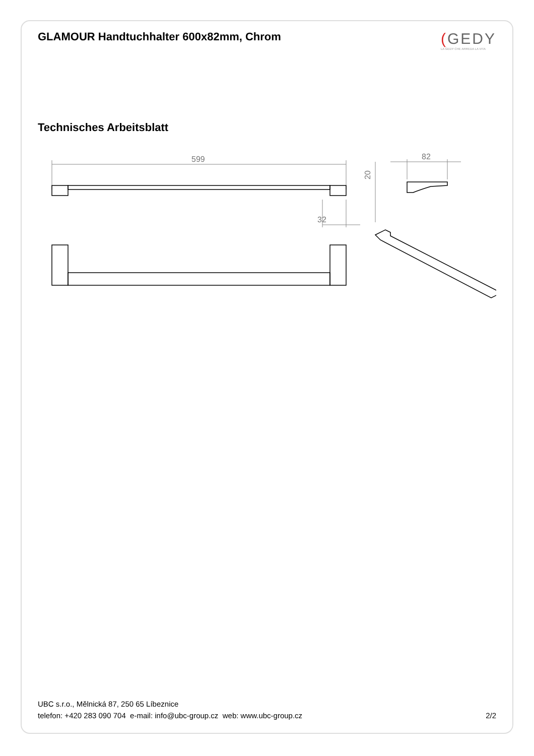GLAMOUR Handtuchhalter 600x82mm, Chrom
(GEDY
LA GEDY CHE ARREDA LA VITA
Technisches Arbeitsblatt
599
32
82
20
UBC s.r.o., Mělnická 87, 250 65 Líbeznice
telefon: +420 283 090 704 e-mail: info@ubc-group.cz web: www.ubc-group.cz 2/2